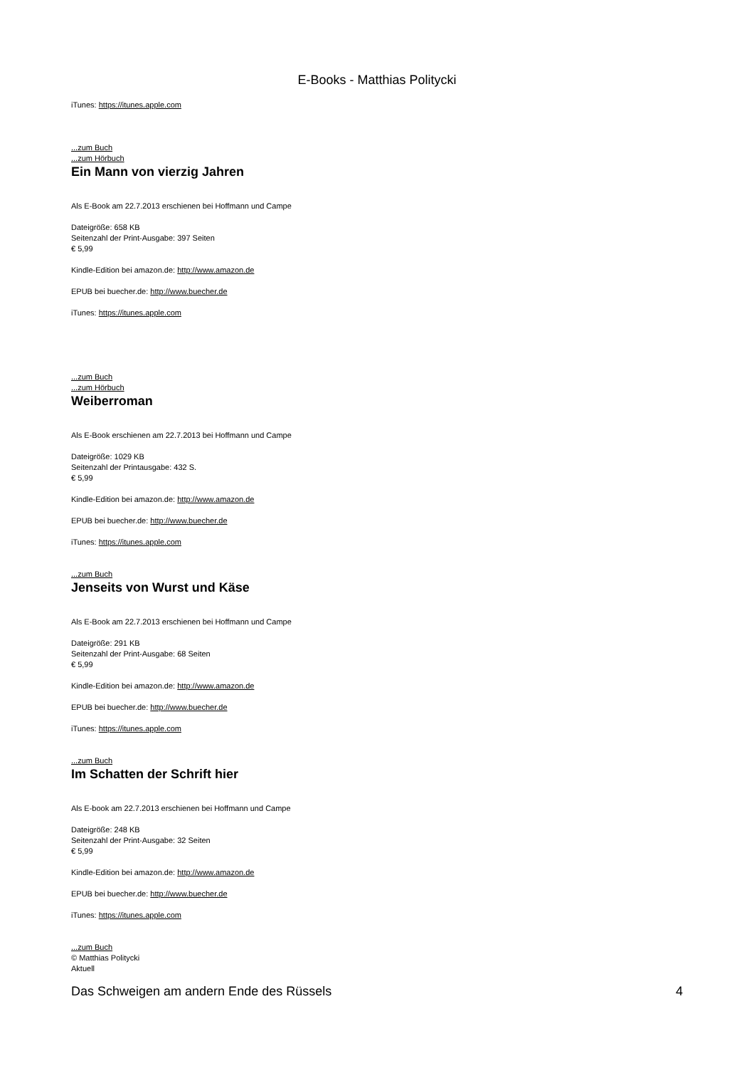E-Books - Matthias Politycki
iTunes: https://itunes.apple.com
...zum Buch
...zum Hörbuch
Ein Mann von vierzig Jahren
Als E-Book am 22.7.2013 erschienen bei Hoffmann und Campe
Dateigröße: 658 KB
Seitenzahl der Print-Ausgabe: 397 Seiten
€ 5,99
Kindle-Edition bei amazon.de: http://www.amazon.de
EPUB bei buecher.de: http://www.buecher.de
iTunes: https://itunes.apple.com
...zum Buch
...zum Hörbuch
Weiberroman
Als E-Book erschienen am 22.7.2013 bei Hoffmann und Campe
Dateigröße: 1029 KB
Seitenzahl der Printausgabe: 432 S.
€ 5,99
Kindle-Edition bei amazon.de: http://www.amazon.de
EPUB bei buecher.de: http://www.buecher.de
iTunes: https://itunes.apple.com
...zum Buch
Jenseits von Wurst und Käse
Als E-Book am 22.7.2013 erschienen bei Hoffmann und Campe
Dateigröße: 291 KB
Seitenzahl der Print-Ausgabe: 68 Seiten
€ 5,99
Kindle-Edition bei amazon.de: http://www.amazon.de
EPUB bei buecher.de: http://www.buecher.de
iTunes: https://itunes.apple.com
...zum Buch
Im Schatten der Schrift hier
Als E-book am 22.7.2013 erschienen bei Hoffmann und Campe
Dateigröße: 248 KB
Seitenzahl der Print-Ausgabe: 32 Seiten
€ 5,99
Kindle-Edition bei amazon.de: http://www.amazon.de
EPUB bei buecher.de: http://www.buecher.de
iTunes: https://itunes.apple.com
...zum Buch
© Matthias Politycki
Aktuell
Das Schweigen am andern Ende des Rüssels 4